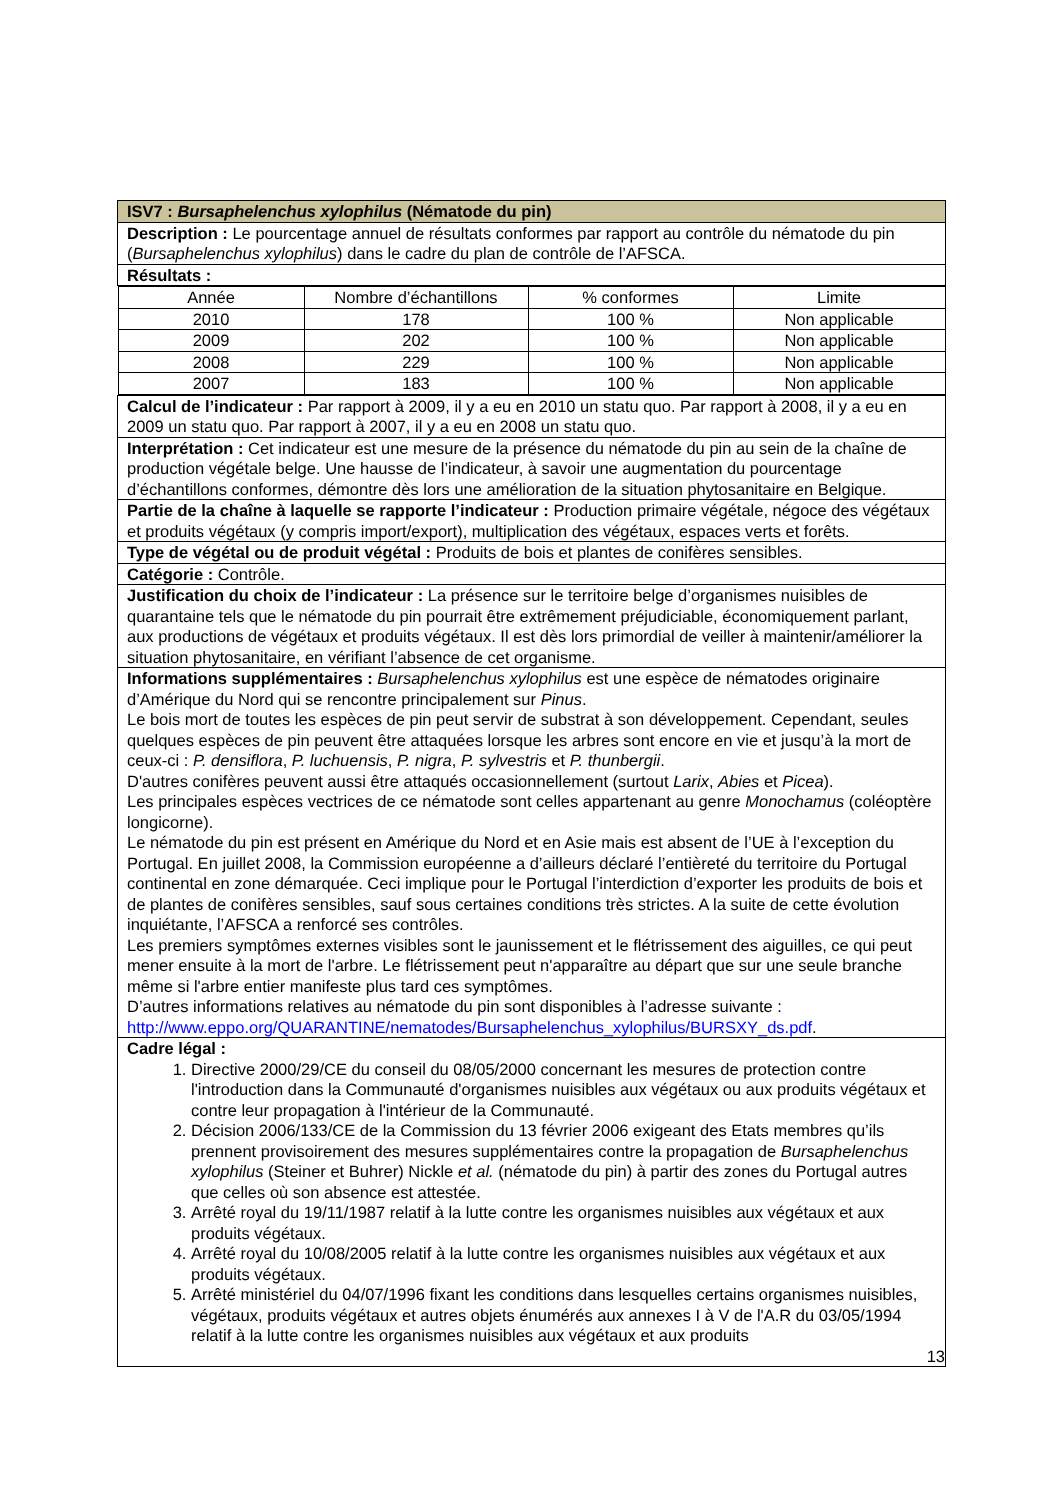| ISV7 : Bursaphelenchus xylophilus (Nématode du pin) |
| Description : Le pourcentage annuel de résultats conformes par rapport au contrôle du nématode du pin ( Bursaphelenchus xylophilus ) dans le cadre du plan de contrôle de l’AFSCA. |
| Résultats : |
| / Année / Nombre d’échantillons / % conformes / Limite / / 2010 / 178 / 100 % / Non applicable / / 2009 / 202 / 100 % / Non applicable / / 2008 / 229 / 100 % / Non applicable / / 2007 / 183 / 100 % / Non applicable / |
| Calcul de l’indicateur : Par rapport à 2009, il y a eu en 2010 un statu quo. Par rapport à 2008, il y a eu en 2009 un statu quo. Par rapport à 2007, il y a eu en 2008 un statu quo. |
| Interprétation : Cet indicateur est une mesure de la présence du nématode du pin au sein de la chaîne de production végétale belge. Une hausse de l’indicateur, à savoir une augmentation du pourcentage d’échantillons conformes, démontre dès lors une amélioration de la situation phytosanitaire en Belgique. |
| Partie de la chaîne à laquelle se rapporte l’indicateur : Production primaire végétale, négoce des végétaux et produits végétaux (y compris import/export), multiplication des végétaux, espaces verts et forêts. |
| Type de végétal ou de produit végétal : Produits de bois et plantes de conifères sensibles. |
| Catégorie : Contrôle. |
| Justification du choix de l’indicateur : La présence sur le territoire belge d’organismes nuisibles de quarantaine tels que le nématode du pin pourrait être extrêmement préjudiciable, économiquement parlant, aux productions de végétaux et produits végétaux. Il est dès lors primordial de veiller à maintenir/améliorer la situation phytosanitaire, en vérifiant l’absence de cet organisme. |
| Informations supplémentaires : Bursaphelenchus xylophilus est une espèce de nématodes originaire d’Amérique du Nord qui se rencontre principalement sur Pinus . Le bois mort de toutes les espèces de pin peut servir de substrat à son développement. Cependant, seules quelques espèces de pin peuvent être attaquées lorsque les arbres sont encore en vie et jusqu’à la mort de ceux-ci : P. densiflora , P. luchuensis , P. nigra , P. sylvestris et P. thunbergii . D'autres conifères peuvent aussi être attaqués occasionnellement (surtout Larix , Abies et Picea ). Les principales espèces vectrices de ce nématode sont celles appartenant au genre Monochamus (coléoptère longicorne). Le nématode du pin est présent en Amérique du Nord et en Asie mais est absent de l’UE à l’exception du Portugal. En juillet 2008, la Commission européenne a d’ailleurs déclaré l’entièreté du territoire du Portugal continental en zone démarquée. Ceci implique pour le Portugal l’interdiction d’exporter les produits de bois et de plantes de conifères sensibles, sauf sous certaines conditions très strictes. A la suite de cette évolution inquiétante, l’AFSCA a renforcé ses contrôles. Les premiers symptômes externes visibles sont le jaunissement et le flétrissement des aiguilles, ce qui peut mener ensuite à la mort de l'arbre. Le flétrissement peut n'apparaître au départ que sur une seule branche même si l'arbre entier manifeste plus tard ces symptômes. D’autres informations relatives au nématode du pin sont disponibles à l’adresse suivante : http://www.eppo.org/QUARANTINE/nematodes/Bursaphelenchus_xylophilus/BURSXY_ds.pdf . |
| Cadre légal : 1. Directive 2000/29/CE du conseil du 08/05/2000 concernant les mesures de protection contre l'introduction dans la Communauté d'organismes nuisibles aux végétaux ou aux produits végétaux et contre leur propagation à l'intérieur de la Communauté. 2. Décision 2006/133/CE de la Commission du 13 février 2006 exigeant des Etats membres qu’ils prennent provisoirement des mesures supplémentaires contre la propagation de Bursaphelenchus xylophilus (Steiner et Buhrer) Nickle et al. (nématode du pin) à partir des zones du Portugal autres que celles où son absence est attestée. 3. Arrêté royal du 19/11/1987 relatif à la lutte contre les organismes nuisibles aux végétaux et aux produits végétaux. 4. Arrêté royal du 10/08/2005 relatif à la lutte contre les organismes nuisibles aux végétaux et aux produits végétaux. 5. Arrêté ministériel du 04/07/1996 fixant les conditions dans lesquelles certains organismes nuisibles, végétaux, produits végétaux et autres objets énumérés aux annexes I à V de l'A.R du 03/05/1994 relatif à la lutte contre les organismes nuisibles aux végétaux et aux produits 13 |